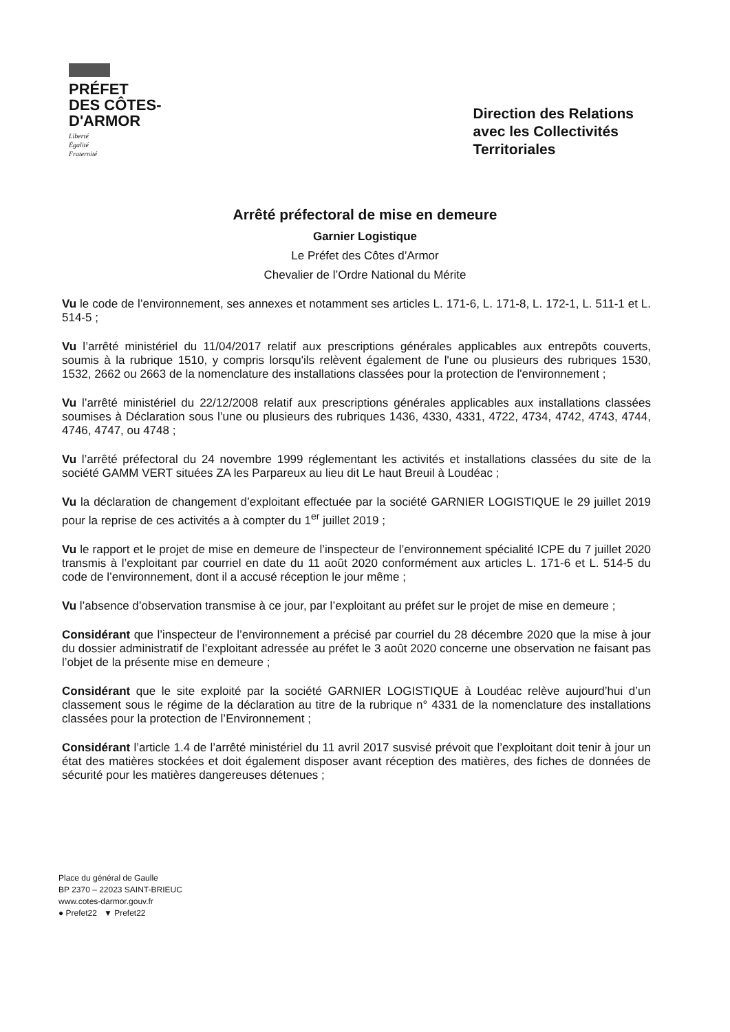PRÉFET
DES CÔTES-
D'ARMOR
Liberté
Égalité
Fraternité
Direction des Relations
avec les Collectivités
Territoriales
Arrêté préfectoral de mise en demeure
Garnier Logistique
Le Préfet des Côtes d’Armor
Chevalier de l’Ordre National du Mérite
Vu le code de l’environnement, ses annexes et notamment ses articles L. 171-6, L. 171-8, L. 172-1, L. 511-1 et L. 514-5 ;
Vu l’arrêté ministériel du 11/04/2017 relatif aux prescriptions générales applicables aux entrepôts couverts, soumis à la rubrique 1510, y compris lorsqu'ils relèvent également de l'une ou plusieurs des rubriques 1530, 1532, 2662 ou 2663 de la nomenclature des installations classées pour la protection de l'environnement ;
Vu l’arrêté ministériel du 22/12/2008 relatif aux prescriptions générales applicables aux installations classées soumises à Déclaration sous l’une ou plusieurs des rubriques 1436, 4330, 4331, 4722, 4734, 4742, 4743, 4744, 4746, 4747, ou 4748 ;
Vu l’arrêté préfectoral du 24 novembre 1999 réglementant les activités et installations classées du site de la société GAMM VERT situées ZA les Parpareux au lieu dit Le haut Breuil à Loudéac ;
Vu la déclaration de changement d’exploitant effectuée par la société GARNIER LOGISTIQUE le 29 juillet 2019 pour la reprise de ces activités a à compter du 1<sup>er</sup> juillet 2019 ;
Vu le rapport et le projet de mise en demeure de l’inspecteur de l’environnement spécialité ICPE du 7 juillet 2020 transmis à l’exploitant par courriel en date du 11 août 2020 conformément aux articles L. 171-6 et L. 514-5 du code de l’environnement, dont il a accusé réception le jour même ;
Vu l’absence d’observation transmise à ce jour, par l’exploitant au préfet sur le projet de mise en demeure ;
Considérant que l’inspecteur de l’environnement a précisé par courriel du 28 décembre 2020 que la mise à jour du dossier administratif de l’exploitant adressée au préfet le 3 août 2020 concerne une observation ne faisant pas l’objet de la présente mise en demeure ;
Considérant que le site exploité par la société GARNIER LOGISTIQUE à Loudéac relève aujourd’hui d’un classement sous le régime de la déclaration au titre de la rubrique n° 4331 de la nomenclature des installations classées pour la protection de l’Environnement ;
Considérant l’article 1.4 de l’arrêté ministériel du 11 avril 2017 susvisé prévoit que l’exploitant doit tenir à jour un état des matières stockées et doit également disposer avant réception des matières, des fiches de données de sécurité pour les matières dangereuses détenues ;
Place du général de Gaulle
BP 2370 – 22023 SAINT-BRIEUC
www.cotes-darmor.gouv.fr
● Prefet22 ▼ Prefet22